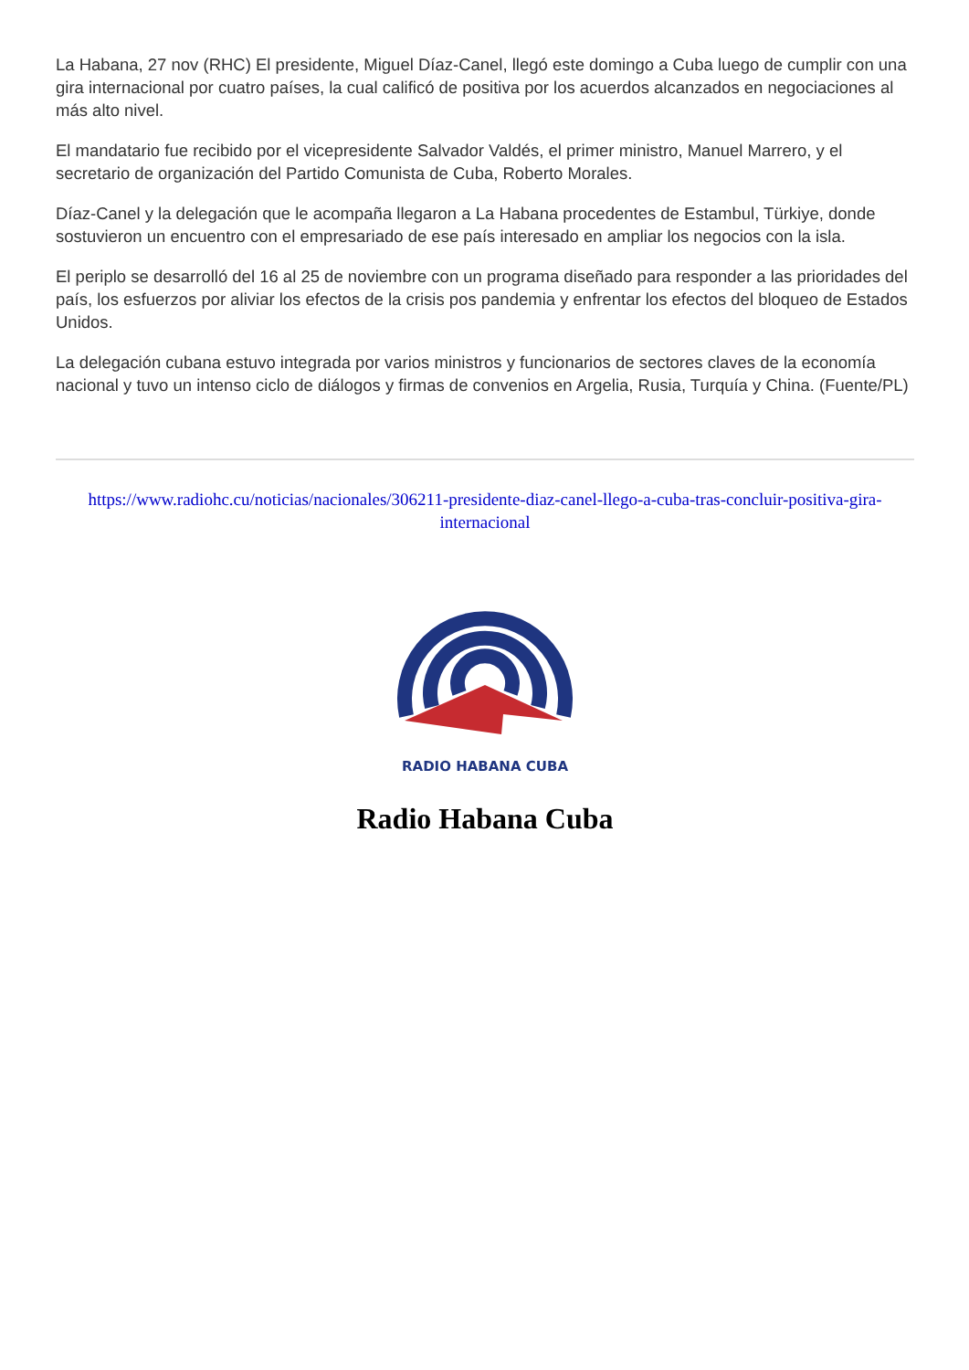La Habana, 27 nov (RHC) El presidente, Miguel Díaz-Canel, llegó este domingo a Cuba luego de cumplir con una gira internacional por cuatro países, la cual calificó de positiva por los acuerdos alcanzados en negociaciones al más alto nivel.
El mandatario fue recibido por el vicepresidente Salvador Valdés, el primer ministro, Manuel Marrero, y el secretario de organización del Partido Comunista de Cuba, Roberto Morales.
Díaz-Canel y la delegación que le acompaña llegaron a La Habana procedentes de Estambul, Türkiye, donde sostuvieron un encuentro con el empresariado de ese país interesado en ampliar los negocios con la isla.
El periplo se desarrolló del 16 al 25 de noviembre con un programa diseñado para responder a las prioridades del país, los esfuerzos por aliviar los efectos de la crisis pos pandemia y enfrentar los efectos del bloqueo de Estados Unidos.
La delegación cubana estuvo integrada por varios ministros y funcionarios de sectores claves de la economía nacional y tuvo un intenso ciclo de diálogos y firmas de convenios en Argelia, Rusia, Turquía y China. (Fuente/PL)
https://www.radiohc.cu/noticias/nacionales/306211-presidente-diaz-canel-llego-a-cuba-tras-concluir-positiva-gira-internacional
RADIO HABANA CUBA
Radio Habana Cuba